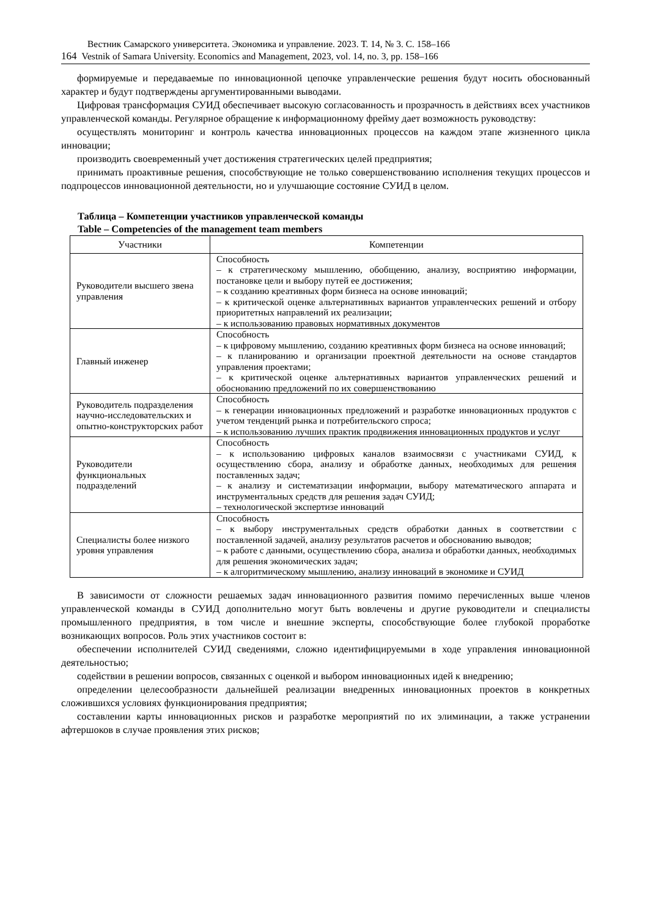Вестник Самарского университета. Экономика и управление. 2023. Т. 14, № 3. С. 158–166
164 Vestnik of Samara University. Economics and Management, 2023, vol. 14, no. 3, pp. 158–166
формируемые и передаваемые по инновационной цепочке управленческие решения будут носить обоснованный характер и будут подтверждены аргументированными выводами.
Цифровая трансформация СУИД обеспечивает высокую согласованность и прозрачность в действиях всех участников управленческой команды. Регулярное обращение к информационному фрейму дает возможность руководству:
осуществлять мониторинг и контроль качества инновационных процессов на каждом этапе жизненного цикла инновации;
производить своевременный учет достижения стратегических целей предприятия;
принимать проактивные решения, способствующие не только совершенствованию исполнения текущих процессов и подпроцессов инновационной деятельности, но и улучшающие состояние СУИД в целом.
Таблица – Компетенции участников управленческой команды
Table – Competencies of the management team members
| Участники | Компетенции |
| --- | --- |
| Руководители высшего звена управления | Способность – к стратегическому мышлению, обобщению, анализу, восприятию информации, постановке цели и выбору путей ее достижения; – к созданию креативных форм бизнеса на основе инноваций; – к критической оценке альтернативных вариантов управленческих решений и отбору приоритетных направлений их реализации; – к использованию правовых нормативных документов |
| Главный инженер | Способность – к цифровому мышлению, созданию креативных форм бизнеса на основе инноваций; – к планированию и организации проектной деятельности на основе стандартов управления проектами; – к критической оценке альтернативных вариантов управленческих решений и обоснованию предложений по их совершенствованию |
| Руководитель подразделения научно-исследовательских и опытно-конструкторских работ | Способность – к генерации инновационных предложений и разработке инновационных продуктов с учетом тенденций рынка и потребительского спроса; – к использованию лучших практик продвижения инновационных продуктов и услуг |
| Руководители функциональных подразделений | Способность – к использованию цифровых каналов взаимосвязи с участниками СУИД, к осуществлению сбора, анализу и обработке данных, необходимых для решения поставленных задач; – к анализу и систематизации информации, выбору математического аппарата и инструментальных средств для решения задач СУИД; – технологической экспертизе инноваций |
| Специалисты более низкого уровня управления | Способность – к выбору инструментальных средств обработки данных в соответствии с поставленной задачей, анализу результатов расчетов и обоснованию выводов; – к работе с данными, осуществлению сбора, анализа и обработки данных, необходимых для решения экономических задач; – к алгоритмическому мышлению, анализу инноваций в экономике и СУИД |
В зависимости от сложности решаемых задач инновационного развития помимо перечисленных выше членов управленческой команды в СУИД дополнительно могут быть вовлечены и другие руководители и специалисты промышленного предприятия, в том числе и внешние эксперты, способствующие более глубокой проработке возникающих вопросов. Роль этих участников состоит в:
обеспечении исполнителей СУИД сведениями, сложно идентифицируемыми в ходе управления инновационной деятельностью;
содействии в решении вопросов, связанных с оценкой и выбором инновационных идей к внедрению;
определении целесообразности дальнейшей реализации внедренных инновационных проектов в конкретных сложившихся условиях функционирования предприятия;
составлении карты инновационных рисков и разработке мероприятий по их элиминации, а также устранении афтершоков в случае проявления этих рисков;